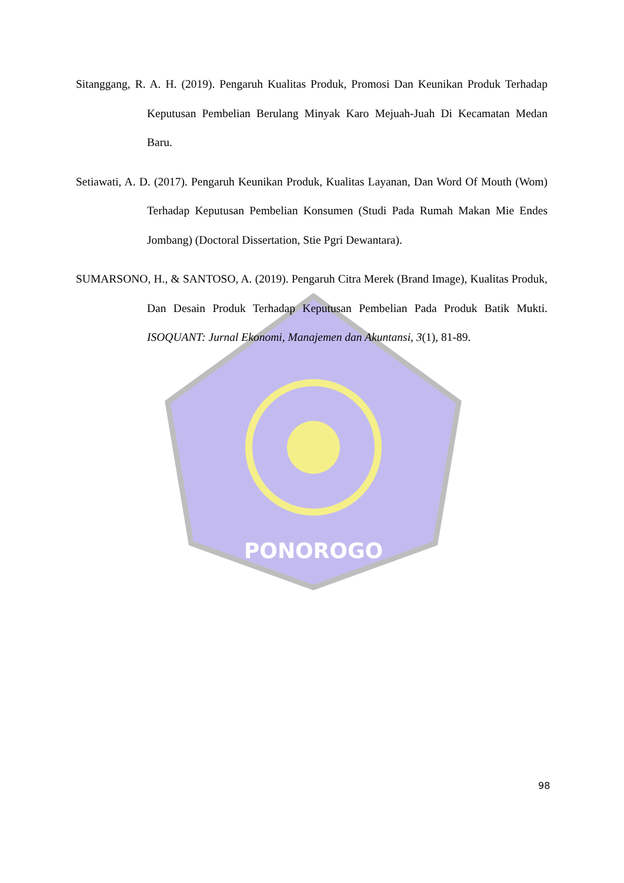PONOROGO
Sitanggang, R. A. H. (2019). Pengaruh Kualitas Produk, Promosi Dan Keunikan Produk Terhadap Keputusan Pembelian Berulang Minyak Karo Mejuah-Juah Di Kecamatan Medan Baru.
Setiawati, A. D. (2017). Pengaruh Keunikan Produk, Kualitas Layanan, Dan Word Of Mouth (Wom) Terhadap Keputusan Pembelian Konsumen (Studi Pada Rumah Makan Mie Endes Jombang) (Doctoral Dissertation, Stie Pgri Dewantara).
SUMARSONO, H., & SANTOSO, A. (2019). Pengaruh Citra Merek (Brand Image), Kualitas Produk, Dan Desain Produk Terhadap Keputusan Pembelian Pada Produk Batik Mukti. ISOQUANT: Jurnal Ekonomi, Manajemen dan Akuntansi, 3(1), 81-89.
98